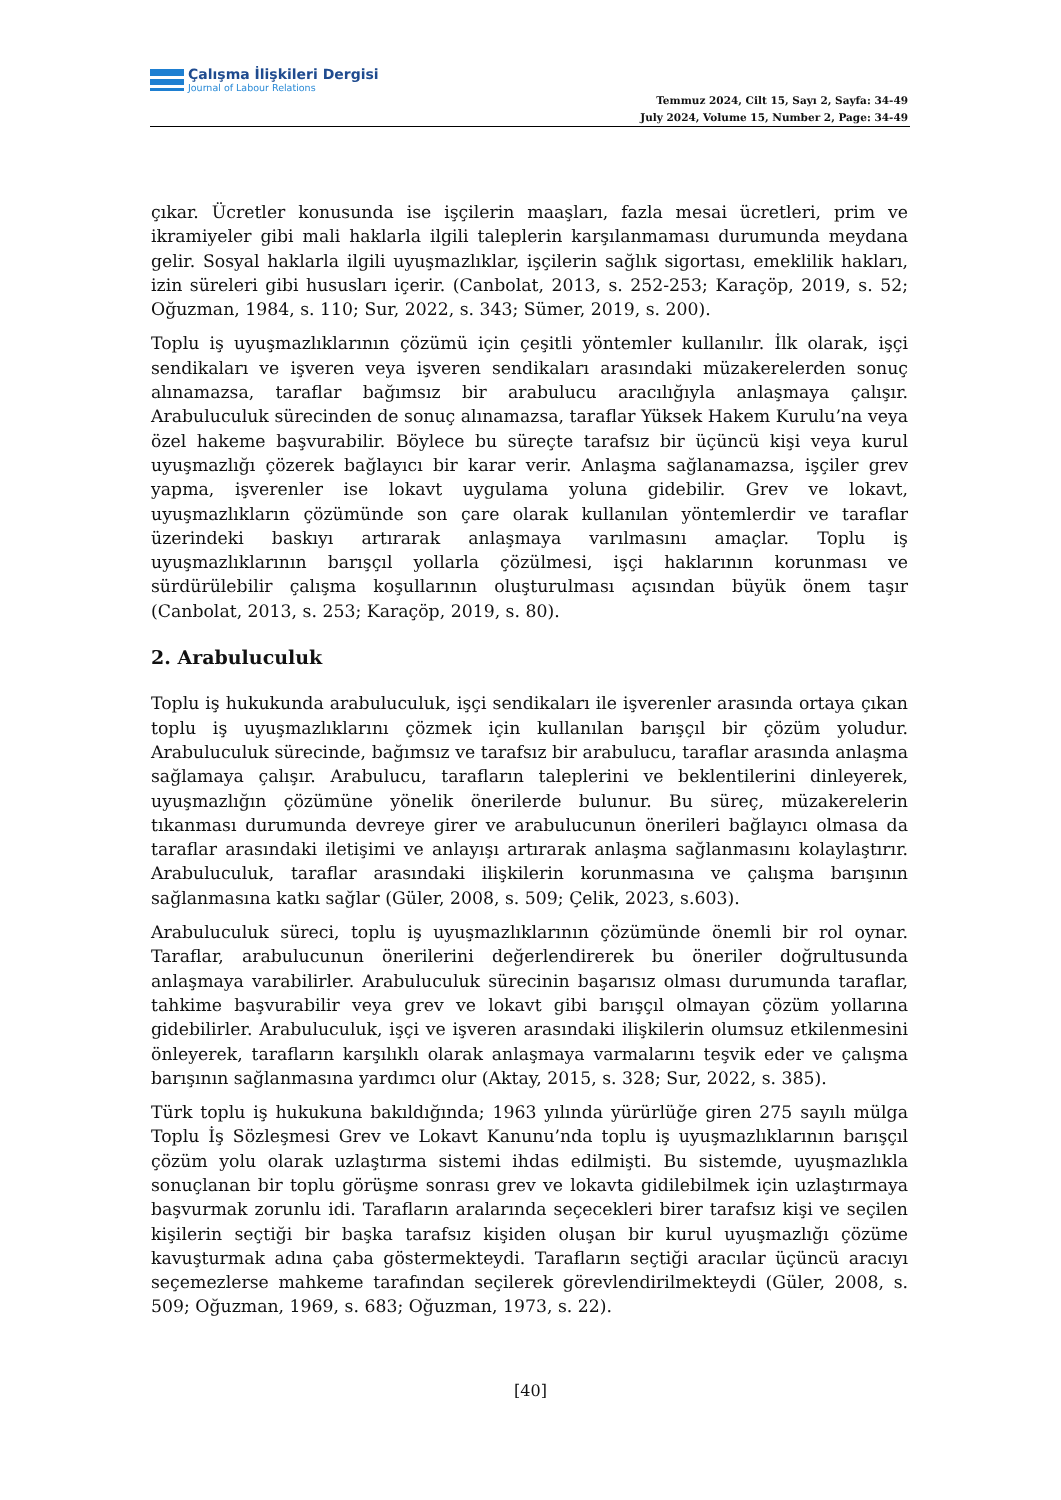Çalışma İlişkileri Dergisi
Journal of Labour Relations
Temmuz 2024, Cilt 15, Sayı 2, Sayfa: 34-49
July 2024, Volume 15, Number 2, Page: 34-49
çıkar. Ücretler konusunda ise işçilerin maaşları, fazla mesai ücretleri, prim ve ikramiyeler gibi mali haklarla ilgili taleplerin karşılanmaması durumunda meydana gelir. Sosyal haklarla ilgili uyuşmazlıklar, işçilerin sağlık sigortası, emeklilik hakları, izin süreleri gibi hususları içerir. (Canbolat, 2013, s. 252-253; Karaçöp, 2019, s. 52; Oğuzman, 1984, s. 110; Sur, 2022, s. 343; Sümer, 2019, s. 200).
Toplu iş uyuşmazlıklarının çözümü için çeşitli yöntemler kullanılır. İlk olarak, işçi sendikaları ve işveren veya işveren sendikaları arasındaki müzakerelerden sonuç alınamazsa, taraflar bağımsız bir arabulucu aracılığıyla anlaşmaya çalışır. Arabuluculuk sürecinden de sonuç alınamazsa, taraflar Yüksek Hakem Kurulu’na veya özel hakeme başvurabilir. Böylece bu süreçte tarafsız bir üçüncü kişi veya kurul uyuşmazlığı çözerek bağlayıcı bir karar verir. Anlaşma sağlanamazsa, işçiler grev yapma, işverenler ise lokavt uygulama yoluna gidebilir. Grev ve lokavt, uyuşmazlıkların çözümünde son çare olarak kullanılan yöntemlerdir ve taraflar üzerindeki baskıyı artırarak anlaşmaya varılmasını amaçlar. Toplu iş uyuşmazlıklarının barışçıl yollarla çözülmesi, işçi haklarının korunması ve sürdürülebilir çalışma koşullarının oluşturulması açısından büyük önem taşır (Canbolat, 2013, s. 253; Karaçöp, 2019, s. 80).
2. Arabuluculuk
Toplu iş hukukunda arabuluculuk, işçi sendikaları ile işverenler arasında ortaya çıkan toplu iş uyuşmazlıklarını çözmek için kullanılan barışçıl bir çözüm yoludur. Arabuluculuk sürecinde, bağımsız ve tarafsız bir arabulucu, taraflar arasında anlaşma sağlamaya çalışır. Arabulucu, tarafların taleplerini ve beklentilerini dinleyerek, uyuşmazlığın çözümüne yönelik önerilerde bulunur. Bu süreç, müzakerelerin tıkanması durumunda devreye girer ve arabulucunun önerileri bağlayıcı olmasa da taraflar arasındaki iletişimi ve anlayışı artırarak anlaşma sağlanmasını kolaylaştırır. Arabuluculuk, taraflar arasındaki ilişkilerin korunmasına ve çalışma barışının sağlanmasına katkı sağlar (Güler, 2008, s. 509; Çelik, 2023, s.603).
Arabuluculuk süreci, toplu iş uyuşmazlıklarının çözümünde önemli bir rol oynar. Taraflar, arabulucunun önerilerini değerlendirerek bu öneriler doğrultusunda anlaşmaya varabilirler. Arabuluculuk sürecinin başarısız olması durumunda taraflar, tahkime başvurabilir veya grev ve lokavt gibi barışçıl olmayan çözüm yollarına gidebilirler. Arabuluculuk, işçi ve işveren arasındaki ilişkilerin olumsuz etkilenmesini önleyerek, tarafların karşılıklı olarak anlaşmaya varmalarını teşvik eder ve çalışma barışının sağlanmasına yardımcı olur (Aktay, 2015, s. 328; Sur, 2022, s. 385).
Türk toplu iş hukukuna bakıldığında; 1963 yılında yürürlüğe giren 275 sayılı mülga Toplu İş Sözleşmesi Grev ve Lokavt Kanunu’nda toplu iş uyuşmazlıklarının barışçıl çözüm yolu olarak uzlaştırma sistemi ihdas edilmişti. Bu sistemde, uyuşmazlıkla sonuçlanan bir toplu görüşme sonrası grev ve lokavta gidilebilmek için uzlaştırmaya başvurmak zorunlu idi. Tarafların aralarında seçecekleri birer tarafsız kişi ve seçilen kişilerin seçtiği bir başka tarafsız kişiden oluşan bir kurul uyuşmazlığı çözüme kavuşturmak adına çaba göstermekteydi. Tarafların seçtiği aracılar üçüncü aracıyı seçemezlerse mahkeme tarafından seçilerek görevlendirilmekteydi (Güler, 2008, s. 509; Oğuzman, 1969, s. 683; Oğuzman, 1973, s. 22).
[40]